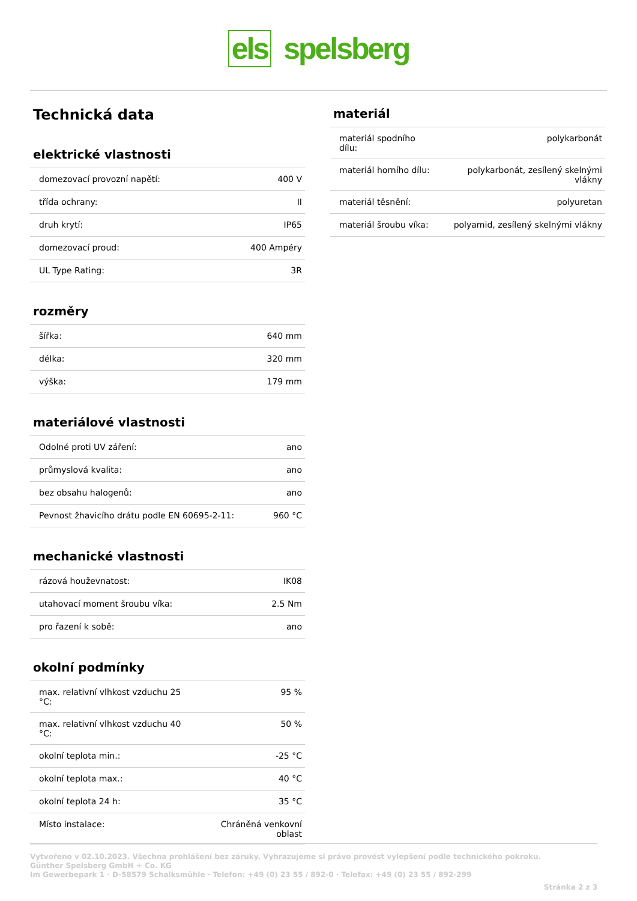els spelsberg
Technická data
elektrické vlastnosti
| domezovací provozní napětí: | 400 V |
| třída ochrany: | II |
| druh krytí: | IP65 |
| domezovací proud: | 400 Ampéry |
| UL Type Rating: | 3R |
rozměry
| šířka: | 640 mm |
| délka: | 320 mm |
| výška: | 179 mm |
materiálové vlastnosti
| Odolné proti UV záření: | ano |
| průmyslová kvalita: | ano |
| bez obsahu halogenů: | ano |
| Pevnost žhavicího drátu podle EN 60695-2-11: | 960 °C |
mechanické vlastnosti
| rázová houževnatost: | IK08 |
| utahovací moment šroubu víka: | 2.5 Nm |
| pro řazení k sobě: | ano |
okolní podmínky
| max. relativní vlhkost vzduchu 25 °C: | 95 % |
| max. relativní vlhkost vzduchu 40 °C: | 50 % |
| okolní teplota min.: | -25 °C |
| okolní teplota max.: | 40 °C |
| okolní teplota 24 h: | 35 °C |
| Místo instalace: | Chráněná venkovní oblast |
materiál
| materiál spodního dílu: | polykarbonát |
| materiál horního dílu: | polykarbonát, zesílený skelnými vlákny |
| materiál těsnění: | polyuretan |
| materiál šroubu víka: | polyamid, zesílený skelnými vlákny |
Vytvořeno v 02.10.2023. Všechna prohlášení bez záruky. Vyhrazujeme si právo provést vylepšení podle technického pokroku.
Günther Spelsberg GmbH + Co. KG
Im Gewerbepark 1 · D-58579 Schalksmühle · Telefon: +49 (0) 23 55 / 892-0 · Telefax: +49 (0) 23 55 / 892-299
Stránka 2 z 3